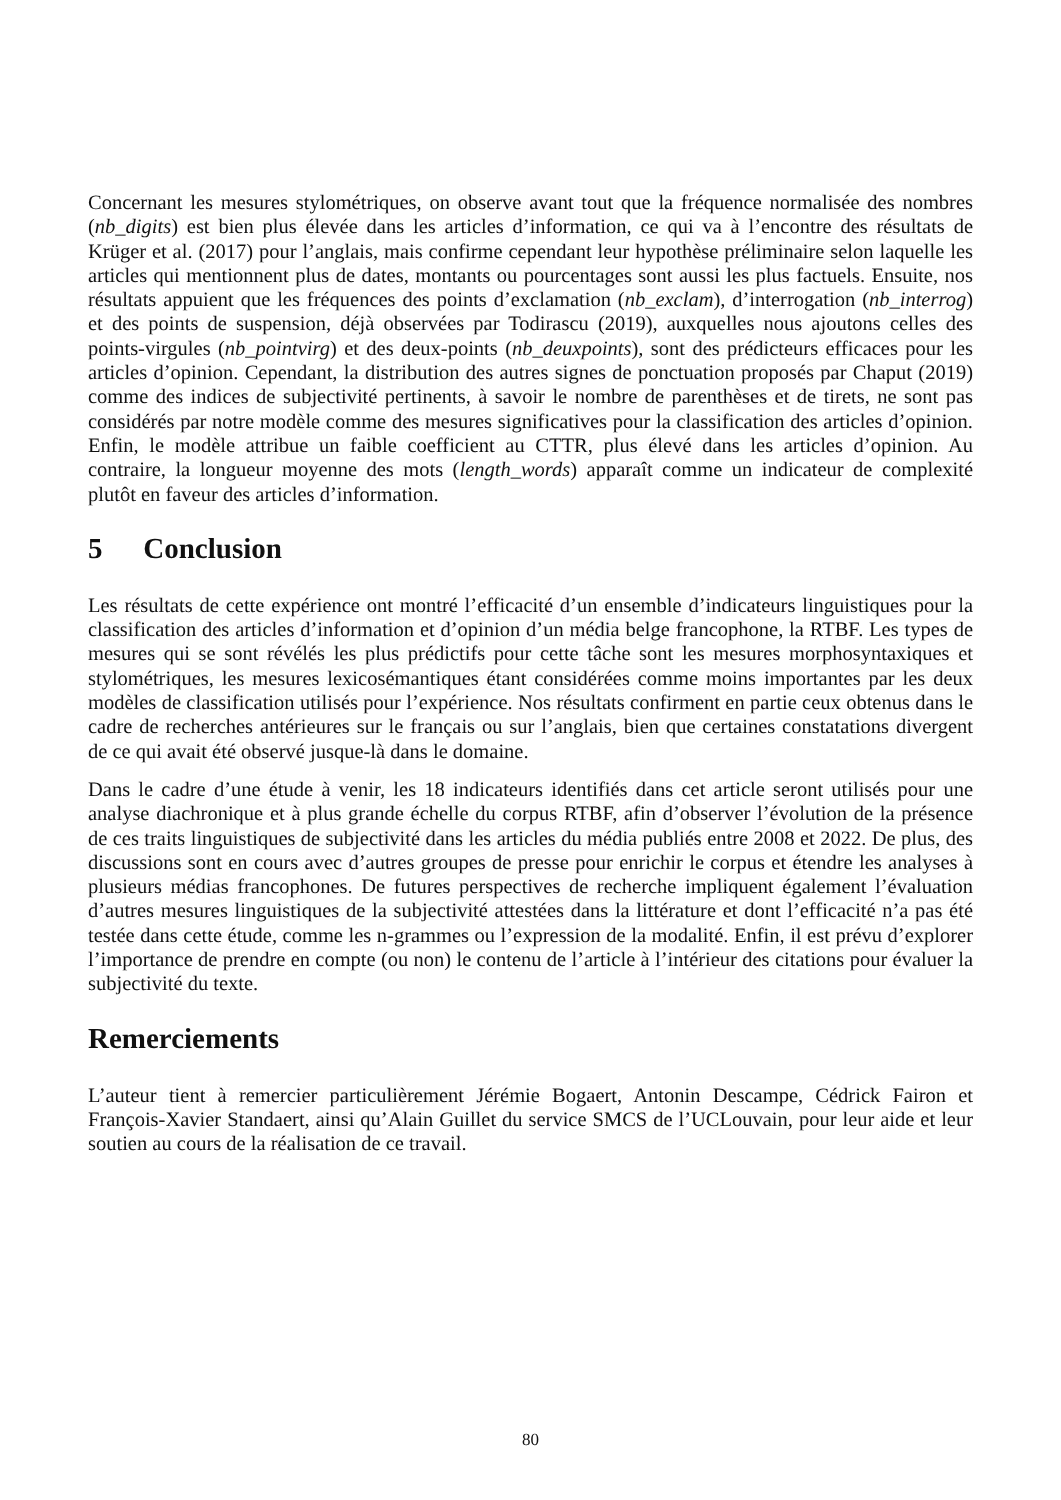Concernant les mesures stylométriques, on observe avant tout que la fréquence normalisée des nombres (nb_digits) est bien plus élevée dans les articles d’information, ce qui va à l’encontre des résultats de Krüger et al. (2017) pour l’anglais, mais confirme cependant leur hypothèse préliminaire selon laquelle les articles qui mentionnent plus de dates, montants ou pourcentages sont aussi les plus factuels. Ensuite, nos résultats appuient que les fréquences des points d’exclamation (nb_exclam), d’interrogation (nb_interrog) et des points de suspension, déjà observées par Todirascu (2019), auxquelles nous ajoutons celles des points-virgules (nb_pointvirg) et des deux-points (nb_deuxpoints), sont des prédicteurs efficaces pour les articles d’opinion. Cependant, la distribution des autres signes de ponctuation proposés par Chaput (2019) comme des indices de subjectivité pertinents, à savoir le nombre de parenthèses et de tirets, ne sont pas considérés par notre modèle comme des mesures significatives pour la classification des articles d’opinion. Enfin, le modèle attribue un faible coefficient au CTTR, plus élevé dans les articles d’opinion. Au contraire, la longueur moyenne des mots (length_words) apparaît comme un indicateur de complexité plutôt en faveur des articles d’information.
5 Conclusion
Les résultats de cette expérience ont montré l’efficacité d’un ensemble d’indicateurs linguistiques pour la classification des articles d’information et d’opinion d’un média belge francophone, la RTBF. Les types de mesures qui se sont révélés les plus prédictifs pour cette tâche sont les mesures morphosyntaxiques et stylométriques, les mesures lexicosémantiques étant considérées comme moins importantes par les deux modèles de classification utilisés pour l’expérience. Nos résultats confirment en partie ceux obtenus dans le cadre de recherches antérieures sur le français ou sur l’anglais, bien que certaines constatations divergent de ce qui avait été observé jusque-là dans le domaine.
Dans le cadre d’une étude à venir, les 18 indicateurs identifiés dans cet article seront utilisés pour une analyse diachronique et à plus grande échelle du corpus RTBF, afin d’observer l’évolution de la présence de ces traits linguistiques de subjectivité dans les articles du média publiés entre 2008 et 2022. De plus, des discussions sont en cours avec d’autres groupes de presse pour enrichir le corpus et étendre les analyses à plusieurs médias francophones. De futures perspectives de recherche impliquent également l’évaluation d’autres mesures linguistiques de la subjectivité attestées dans la littérature et dont l’efficacité n’a pas été testée dans cette étude, comme les n-grammes ou l’expression de la modalité. Enfin, il est prévu d’explorer l’importance de prendre en compte (ou non) le contenu de l’article à l’intérieur des citations pour évaluer la subjectivité du texte.
Remerciements
L’auteur tient à remercier particulièrement Jérémie Bogaert, Antonin Descampe, Cédrick Fairon et François-Xavier Standaert, ainsi qu’Alain Guillet du service SMCS de l’UCLouvain, pour leur aide et leur soutien au cours de la réalisation de ce travail.
80